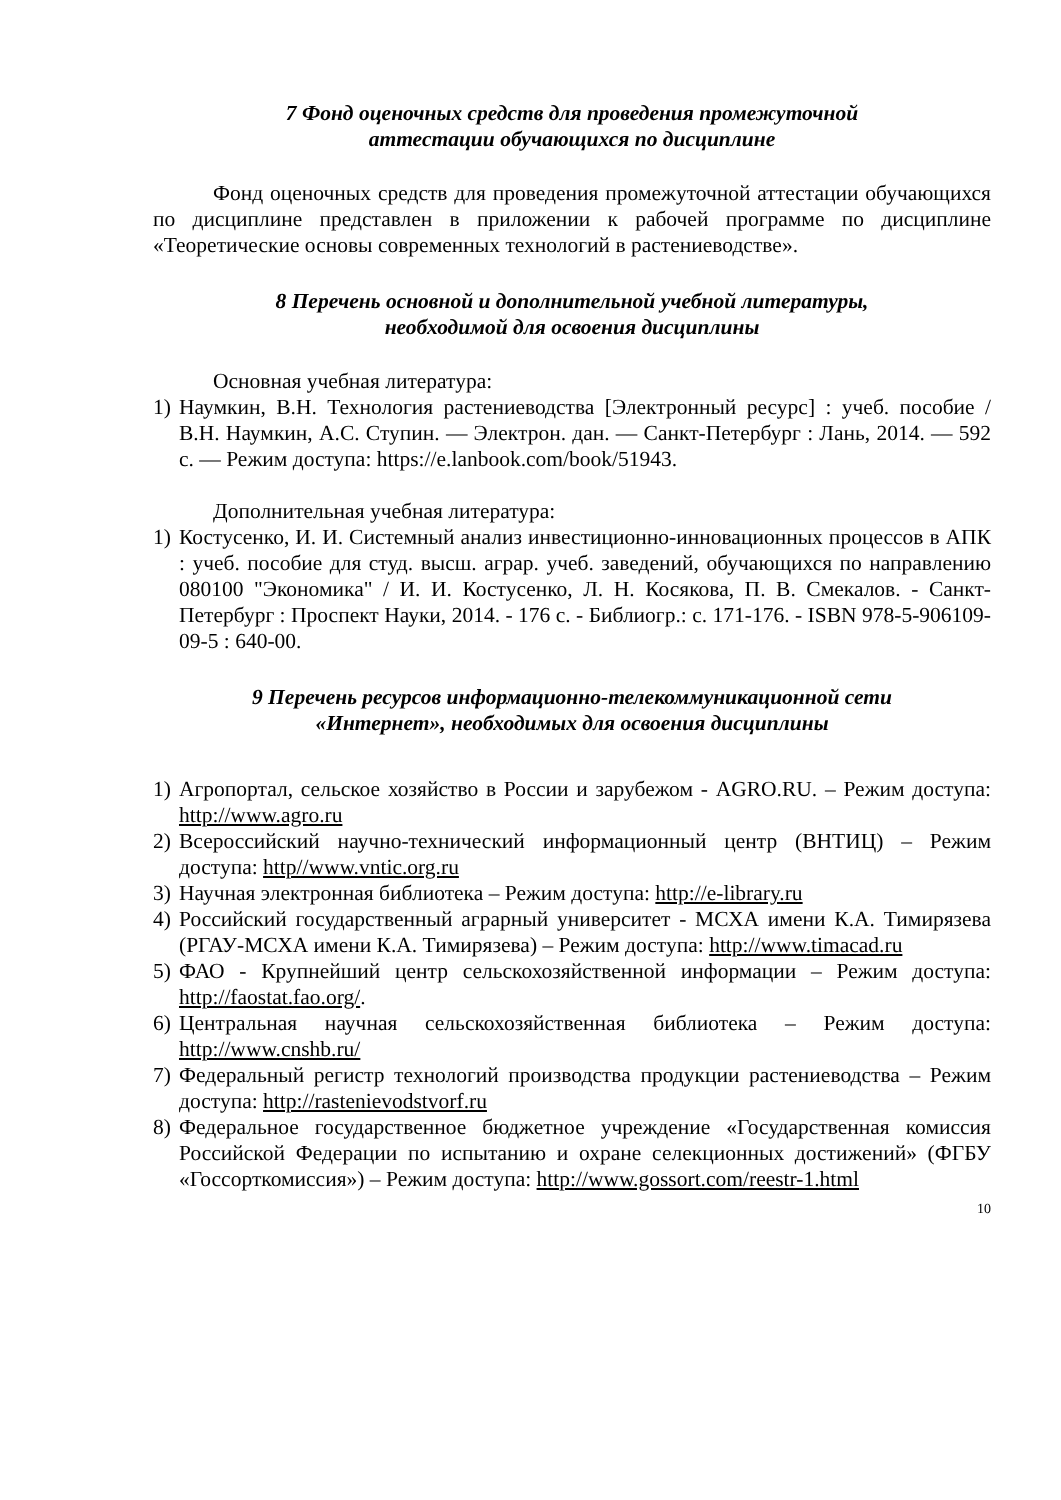7 Фонд оценочных средств для проведения промежуточной
аттестации обучающихся по дисциплине
Фонд оценочных средств для проведения промежуточной аттестации обучающихся по дисциплине представлен в приложении к рабочей программе по дисциплине «Теоретические основы современных технологий в растениеводстве».
8 Перечень основной и дополнительной учебной литературы,
необходимой для освоения дисциплины
Основная учебная литература:
1) Наумкин, В.Н. Технология растениеводства [Электронный ресурс] : учеб. пособие / В.Н. Наумкин, А.С. Ступин. — Электрон. дан. — Санкт-Петербург : Лань, 2014. — 592 с. — Режим доступа: https://e.lanbook.com/book/51943.
Дополнительная учебная литература:
1) Костусенко, И. И. Системный анализ инвестиционно-инновационных процессов в АПК : учеб. пособие для студ. высш. аграр. учеб. заведений, обучающихся по направлению 080100 "Экономика" / И. И. Костусенко, Л. Н. Косякова, П. В. Смекалов. - Санкт-Петербург : Проспект Науки, 2014. - 176 с. - Библиогр.: с. 171-176. - ISBN 978-5-906109-09-5 : 640-00.
9 Перечень ресурсов информационно-телекоммуникационной сети
«Интернет», необходимых для освоения дисциплины
1) Агропортал, сельское хозяйство в России и зарубежом - AGRO.RU. – Режим доступа: http://www.agro.ru
2) Всероссийский научно-технический информационный центр (ВНТИЦ) – Режим доступа: http//www.vntic.org.ru
3) Научная электронная библиотека – Режим доступа: http://e-library.ru
4) Российский государственный аграрный университет - МСХА имени К.А. Тимирязева (РГАУ-МСХА имени К.А. Тимирязева) – Режим доступа: http://www.timacad.ru
5) ФАО - Крупнейший центр сельскохозяйственной информации – Режим доступа: http://faostat.fao.org/.
6) Центральная научная сельскохозяйственная библиотека – Режим доступа: http://www.cnshb.ru/
7) Федеральный регистр технологий производства продукции растениеводства – Режим доступа: http://rastenievodstvorf.ru
8) Федеральное государственное бюджетное учреждение «Государственная комиссия Российской Федерации по испытанию и охране селекционных достижений» (ФГБУ «Госсорткомиссия») – Режим доступа: http://www.gossort.com/reestr-1.html
10